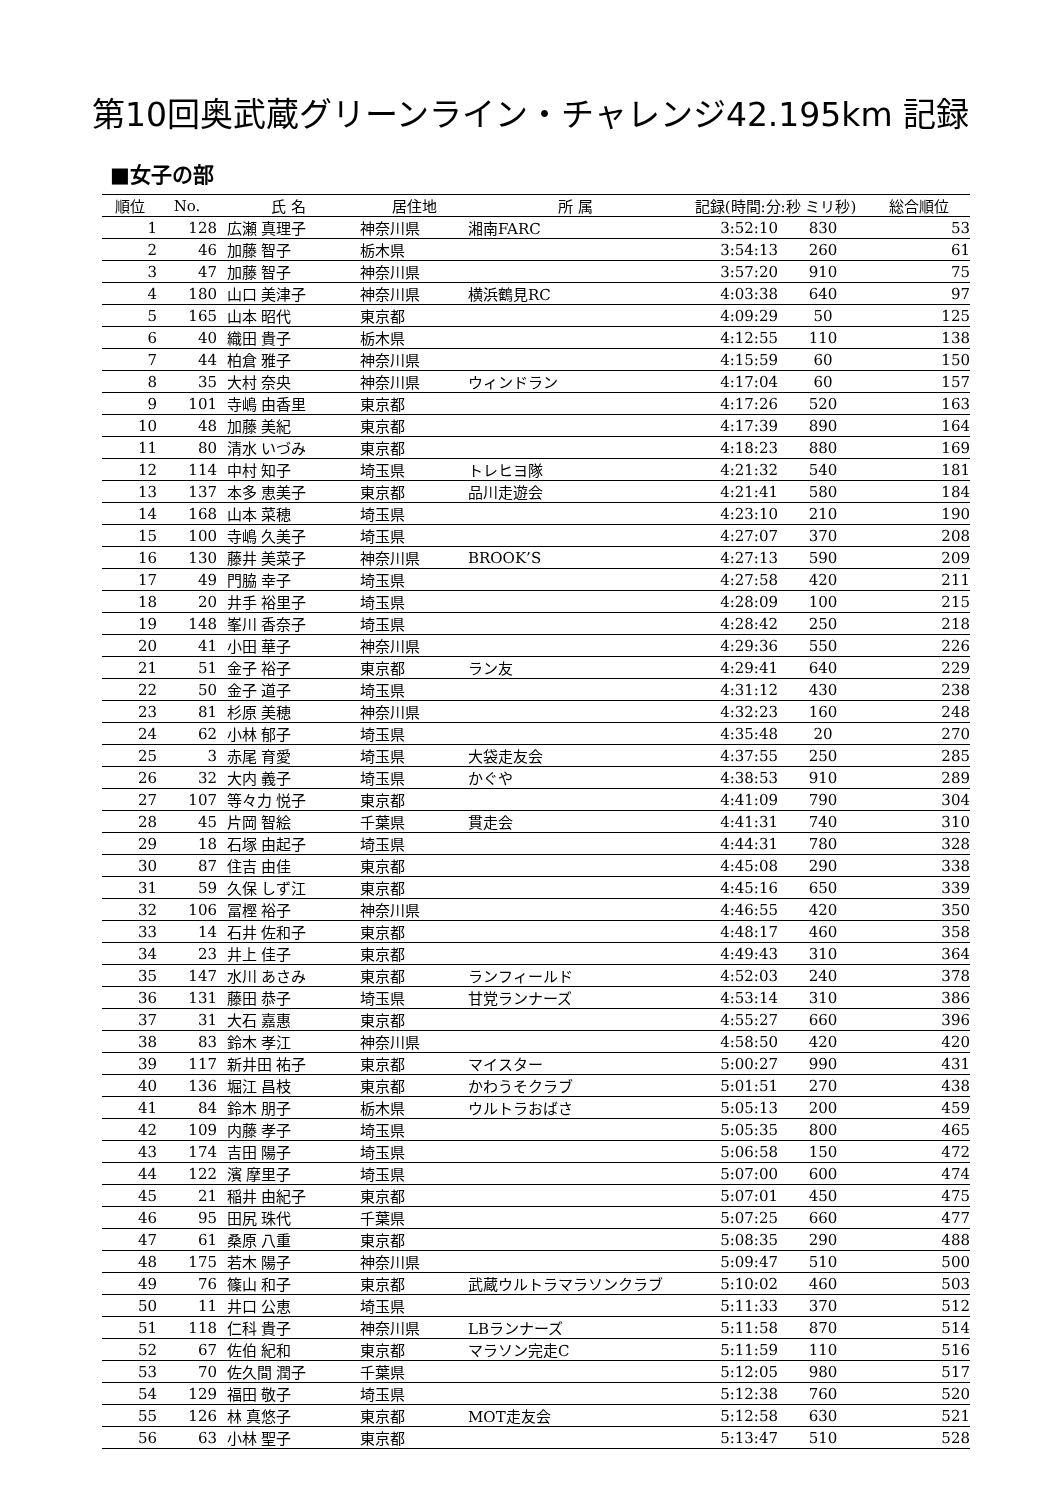第10回奥武蔵グリーンライン・チャレンジ42.195km 記録
■女子の部
| 順位 | No. | 氏 名 | 居住地 | 所 属 | 記録(時間:分:秒 ミリ秒) | | 総合順位 |
| --- | --- | --- | --- | --- | --- | --- | --- |
| 1 | 128 | 広瀬 真理子 | 神奈川県 | 湘南FARC | 3:52:10 | 830 | 53 |
| 2 | 46 | 加藤 智子 | 栃木県 | | 3:54:13 | 260 | 61 |
| 3 | 47 | 加藤 智子 | 神奈川県 | | 3:57:20 | 910 | 75 |
| 4 | 180 | 山口 美津子 | 神奈川県 | 横浜鶴見RC | 4:03:38 | 640 | 97 |
| 5 | 165 | 山本 昭代 | 東京都 | | 4:09:29 | 50 | 125 |
| 6 | 40 | 織田 貴子 | 栃木県 | | 4:12:55 | 110 | 138 |
| 7 | 44 | 柏倉 雅子 | 神奈川県 | | 4:15:59 | 60 | 150 |
| 8 | 35 | 大村 奈央 | 神奈川県 | ウィンドラン | 4:17:04 | 60 | 157 |
| 9 | 101 | 寺嶋 由香里 | 東京都 | | 4:17:26 | 520 | 163 |
| 10 | 48 | 加藤 美紀 | 東京都 | | 4:17:39 | 890 | 164 |
| 11 | 80 | 清水 いづみ | 東京都 | | 4:18:23 | 880 | 169 |
| 12 | 114 | 中村 知子 | 埼玉県 | トレヒヨ隊 | 4:21:32 | 540 | 181 |
| 13 | 137 | 本多 恵美子 | 東京都 | 品川走遊会 | 4:21:41 | 580 | 184 |
| 14 | 168 | 山本 菜穂 | 埼玉県 | | 4:23:10 | 210 | 190 |
| 15 | 100 | 寺嶋 久美子 | 埼玉県 | | 4:27:07 | 370 | 208 |
| 16 | 130 | 藤井 美菜子 | 神奈川県 | BROOK’S | 4:27:13 | 590 | 209 |
| 17 | 49 | 門脇 幸子 | 埼玉県 | | 4:27:58 | 420 | 211 |
| 18 | 20 | 井手 裕里子 | 埼玉県 | | 4:28:09 | 100 | 215 |
| 19 | 148 | 峯川 香奈子 | 埼玉県 | | 4:28:42 | 250 | 218 |
| 20 | 41 | 小田 華子 | 神奈川県 | | 4:29:36 | 550 | 226 |
| 21 | 51 | 金子 裕子 | 東京都 | ラン友 | 4:29:41 | 640 | 229 |
| 22 | 50 | 金子 道子 | 埼玉県 | | 4:31:12 | 430 | 238 |
| 23 | 81 | 杉原 美穂 | 神奈川県 | | 4:32:23 | 160 | 248 |
| 24 | 62 | 小林 郁子 | 埼玉県 | | 4:35:48 | 20 | 270 |
| 25 | 3 | 赤尾 育愛 | 埼玉県 | 大袋走友会 | 4:37:55 | 250 | 285 |
| 26 | 32 | 大内 義子 | 埼玉県 | かぐや | 4:38:53 | 910 | 289 |
| 27 | 107 | 等々力 悦子 | 東京都 | | 4:41:09 | 790 | 304 |
| 28 | 45 | 片岡 智絵 | 千葉県 | 貫走会 | 4:41:31 | 740 | 310 |
| 29 | 18 | 石塚 由起子 | 埼玉県 | | 4:44:31 | 780 | 328 |
| 30 | 87 | 住吉 由佳 | 東京都 | | 4:45:08 | 290 | 338 |
| 31 | 59 | 久保 しず江 | 東京都 | | 4:45:16 | 650 | 339 |
| 32 | 106 | 冨樫 裕子 | 神奈川県 | | 4:46:55 | 420 | 350 |
| 33 | 14 | 石井 佐和子 | 東京都 | | 4:48:17 | 460 | 358 |
| 34 | 23 | 井上 佳子 | 東京都 | | 4:49:43 | 310 | 364 |
| 35 | 147 | 水川 あさみ | 東京都 | ランフィールド | 4:52:03 | 240 | 378 |
| 36 | 131 | 藤田 恭子 | 埼玉県 | 甘党ランナーズ | 4:53:14 | 310 | 386 |
| 37 | 31 | 大石 嘉惠 | 東京都 | | 4:55:27 | 660 | 396 |
| 38 | 83 | 鈴木 孝江 | 神奈川県 | | 4:58:50 | 420 | 420 |
| 39 | 117 | 新井田 祐子 | 東京都 | マイスター | 5:00:27 | 990 | 431 |
| 40 | 136 | 堀江 昌枝 | 東京都 | かわうそクラブ | 5:01:51 | 270 | 438 |
| 41 | 84 | 鈴木 朋子 | 栃木県 | ウルトラおばさ | 5:05:13 | 200 | 459 |
| 42 | 109 | 内藤 孝子 | 埼玉県 | | 5:05:35 | 800 | 465 |
| 43 | 174 | 吉田 陽子 | 埼玉県 | | 5:06:58 | 150 | 472 |
| 44 | 122 | 濱 摩里子 | 埼玉県 | | 5:07:00 | 600 | 474 |
| 45 | 21 | 稲井 由紀子 | 東京都 | | 5:07:01 | 450 | 475 |
| 46 | 95 | 田尻 珠代 | 千葉県 | | 5:07:25 | 660 | 477 |
| 47 | 61 | 桑原 八重 | 東京都 | | 5:08:35 | 290 | 488 |
| 48 | 175 | 若木 陽子 | 神奈川県 | | 5:09:47 | 510 | 500 |
| 49 | 76 | 篠山 和子 | 東京都 | 武蔵ウルトラマラソンクラブ | 5:10:02 | 460 | 503 |
| 50 | 11 | 井口 公恵 | 埼玉県 | | 5:11:33 | 370 | 512 |
| 51 | 118 | 仁科 貴子 | 神奈川県 | LBランナーズ | 5:11:58 | 870 | 514 |
| 52 | 67 | 佐伯 紀和 | 東京都 | マラソン完走C | 5:11:59 | 110 | 516 |
| 53 | 70 | 佐久間 潤子 | 千葉県 | | 5:12:05 | 980 | 517 |
| 54 | 129 | 福田 敬子 | 埼玉県 | | 5:12:38 | 760 | 520 |
| 55 | 126 | 林 真悠子 | 東京都 | MOT走友会 | 5:12:58 | 630 | 521 |
| 56 | 63 | 小林 聖子 | 東京都 | | 5:13:47 | 510 | 528 |